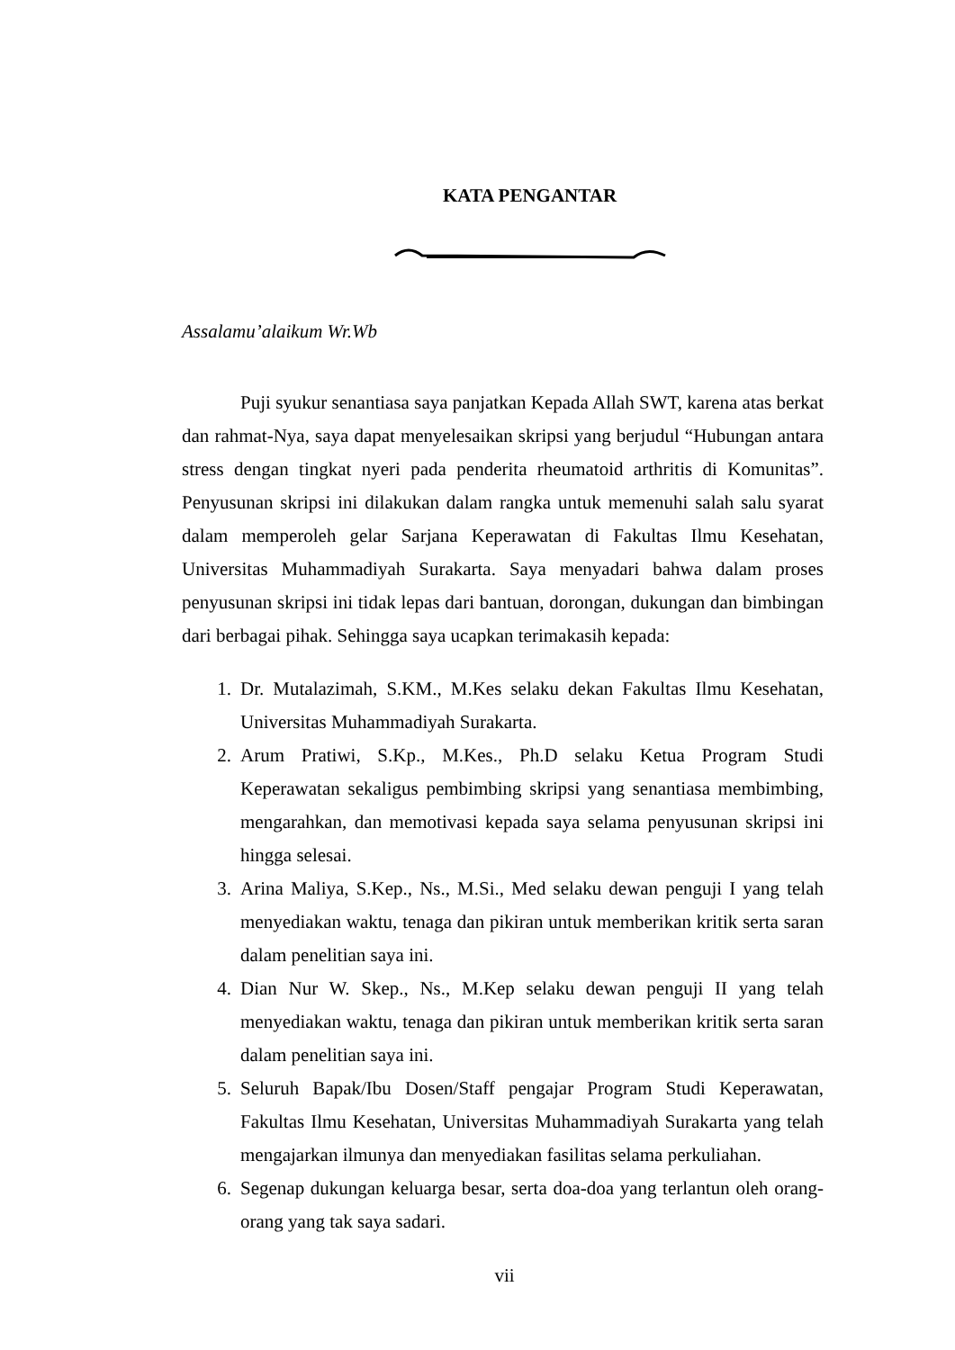KATA PENGANTAR
Assalamu’alaikum Wr.Wb
Puji syukur senantiasa saya panjatkan Kepada Allah SWT, karena atas berkat dan rahmat-Nya, saya dapat menyelesaikan skripsi yang berjudul “Hubungan antara stress dengan tingkat nyeri pada penderita rheumatoid arthritis di Komunitas”. Penyusunan skripsi ini dilakukan dalam rangka untuk memenuhi salah salu syarat dalam memperoleh gelar Sarjana Keperawatan di Fakultas Ilmu Kesehatan, Universitas Muhammadiyah Surakarta. Saya menyadari bahwa dalam proses penyusunan skripsi ini tidak lepas dari bantuan, dorongan, dukungan dan bimbingan dari berbagai pihak. Sehingga saya ucapkan terimakasih kepada:
1. Dr. Mutalazimah, S.KM., M.Kes selaku dekan Fakultas Ilmu Kesehatan, Universitas Muhammadiyah Surakarta.
2. Arum Pratiwi, S.Kp., M.Kes., Ph.D selaku Ketua Program Studi Keperawatan sekaligus pembimbing skripsi yang senantiasa membimbing, mengarahkan, dan memotivasi kepada saya selama penyusunan skripsi ini hingga selesai.
3. Arina Maliya, S.Kep., Ns., M.Si., Med selaku dewan penguji I yang telah menyediakan waktu, tenaga dan pikiran untuk memberikan kritik serta saran dalam penelitian saya ini.
4. Dian Nur W. Skep., Ns., M.Kep selaku dewan penguji II yang telah menyediakan waktu, tenaga dan pikiran untuk memberikan kritik serta saran dalam penelitian saya ini.
5. Seluruh Bapak/Ibu Dosen/Staff pengajar Program Studi Keperawatan, Fakultas Ilmu Kesehatan, Universitas Muhammadiyah Surakarta yang telah mengajarkan ilmunya dan menyediakan fasilitas selama perkuliahan.
6. Segenap dukungan keluarga besar, serta doa-doa yang terlantun oleh orang-orang yang tak saya sadari.
vii